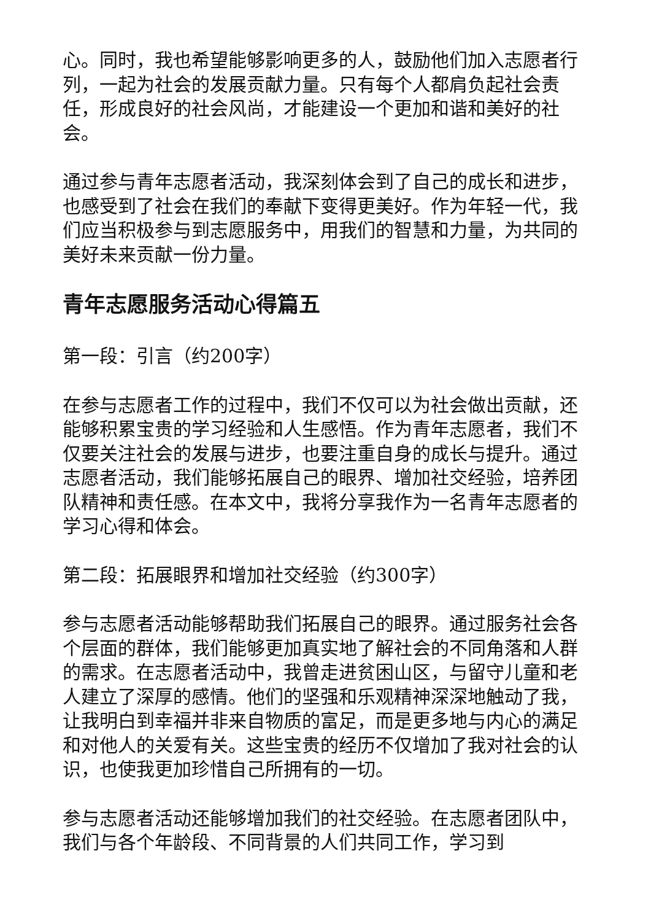心。同时，我也希望能够影响更多的人，鼓励他们加入志愿者行列，一起为社会的发展贡献力量。只有每个人都肩负起社会责任，形成良好的社会风尚，才能建设一个更加和谐和美好的社会。
通过参与青年志愿者活动，我深刻体会到了自己的成长和进步，也感受到了社会在我们的奉献下变得更美好。作为年轻一代，我们应当积极参与到志愿服务中，用我们的智慧和力量，为共同的美好未来贡献一份力量。
青年志愿服务活动心得篇五
第一段：引言（约200字）
在参与志愿者工作的过程中，我们不仅可以为社会做出贡献，还能够积累宝贵的学习经验和人生感悟。作为青年志愿者，我们不仅要关注社会的发展与进步，也要注重自身的成长与提升。通过志愿者活动，我们能够拓展自己的眼界、增加社交经验，培养团队精神和责任感。在本文中，我将分享我作为一名青年志愿者的学习心得和体会。
第二段：拓展眼界和增加社交经验（约300字）
参与志愿者活动能够帮助我们拓展自己的眼界。通过服务社会各个层面的群体，我们能够更加真实地了解社会的不同角落和人群的需求。在志愿者活动中，我曾走进贫困山区，与留守儿童和老人建立了深厚的感情。他们的坚强和乐观精神深深地触动了我，让我明白到幸福并非来自物质的富足，而是更多地与内心的满足和对他人的关爱有关。这些宝贵的经历不仅增加了我对社会的认识，也使我更加珍惜自己所拥有的一切。
参与志愿者活动还能够增加我们的社交经验。在志愿者团队中，我们与各个年龄段、不同背景的人们共同工作，学习到